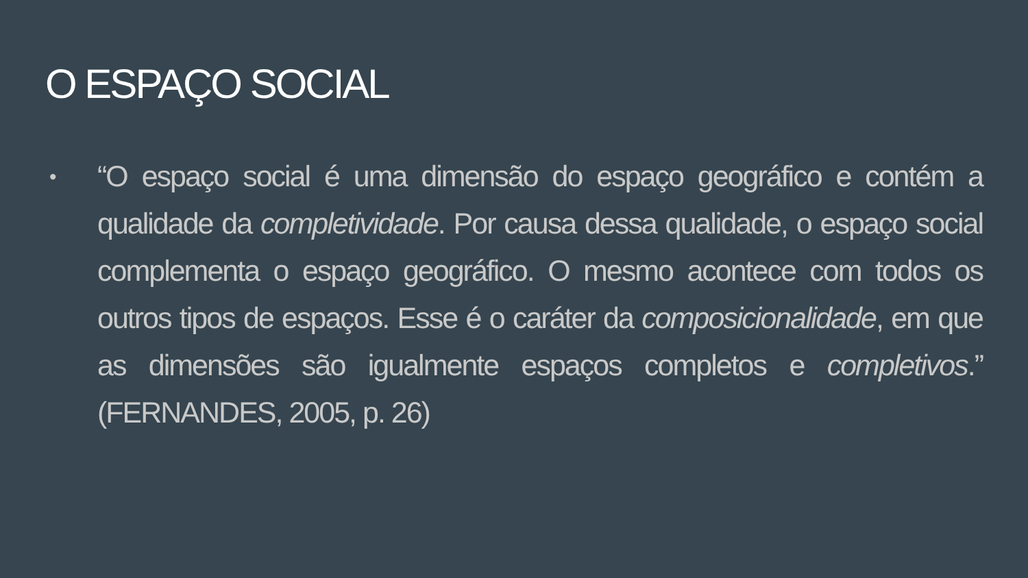O ESPAÇO SOCIAL
•
“O espaço social é uma dimensão do espaço geográfico e contém a qualidade da completividade. Por causa dessa qualidade, o espaço social complementa o espaço geográfico. O mesmo acontece com todos os outros tipos de espaços. Esse é o caráter da composicionalidade, em que as dimensões são igualmente espaços completos e completivos.” (FERNANDES, 2005, p. 26)